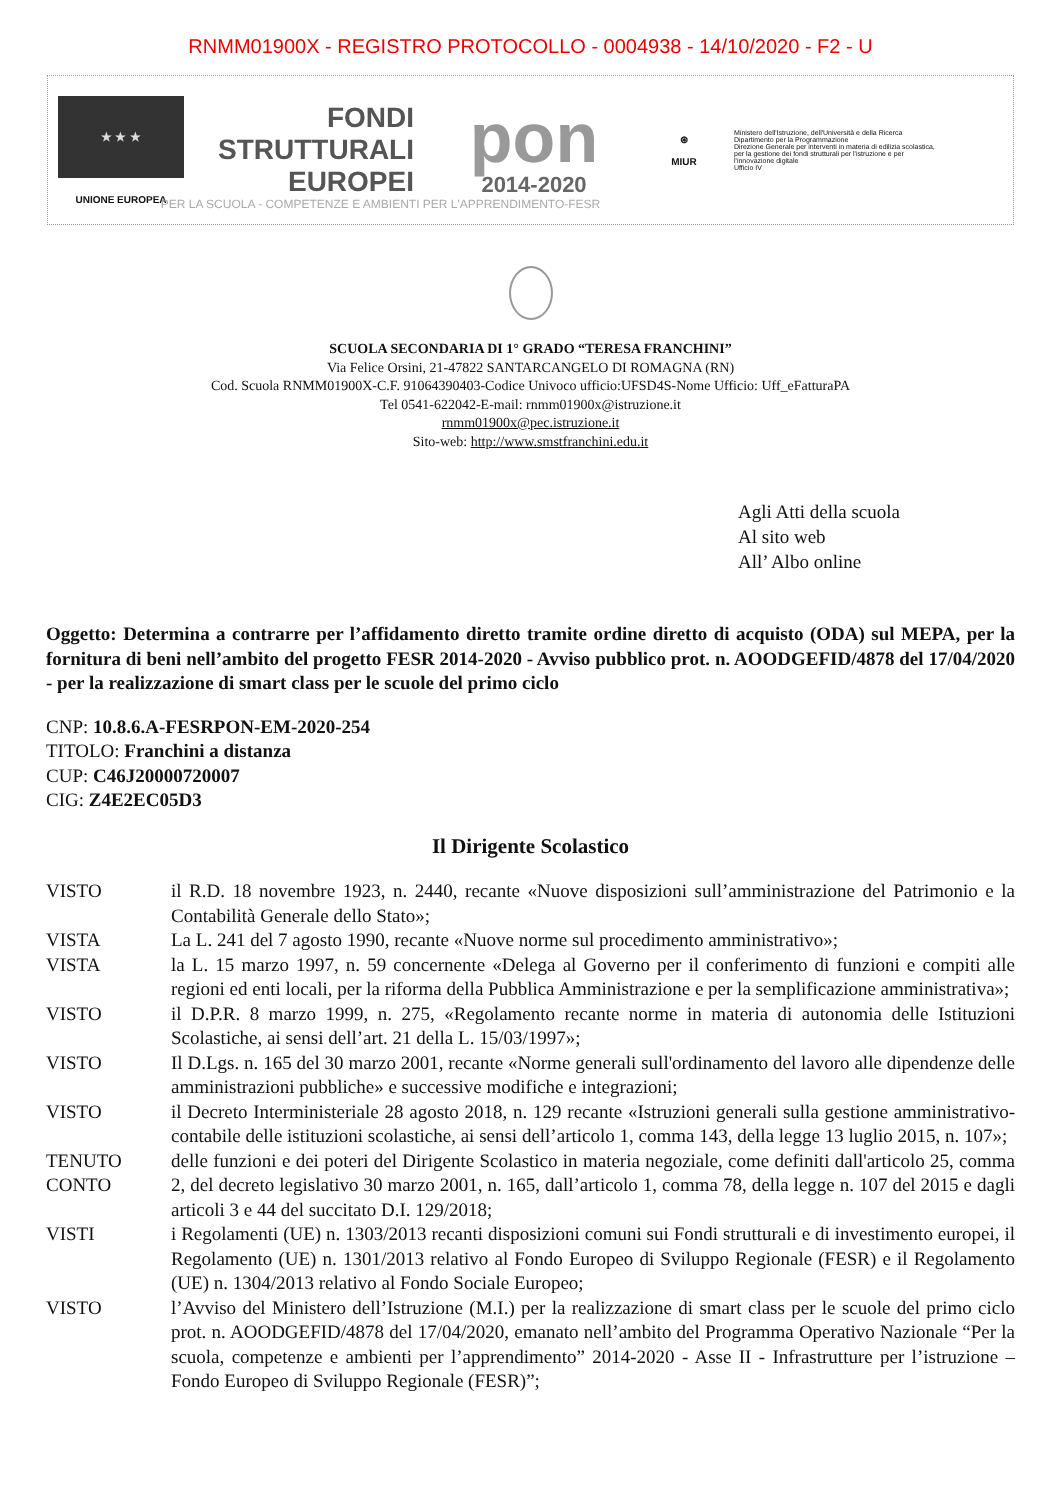RNMM01900X - REGISTRO PROTOCOLLO - 0004938 - 14/10/2020 - F2 - U
★ ★ ★
UNIONE EUROPEA
FONDI
STRUTTURALI
EUROPEI
pon
2014-2020
⊛
MIUR
Ministero dell'Istruzione, dell'Università e della Ricerca
Dipartimento per la Programmazione
Direzione Generale per interventi in materia di edilizia scolastica, per la gestione dei fondi strutturali per l'istruzione e per l'innovazione digitale
Ufficio IV
PER LA SCUOLA - COMPETENZE E AMBIENTI PER L'APPRENDIMENTO-FESR
SCUOLA SECONDARIA DI 1° GRADO “TERESA FRANCHINI”
Via Felice Orsini, 21-47822 SANTARCANGELO DI ROMAGNA (RN)
Cod. Scuola RNMM01900X-C.F. 91064390403-Codice Univoco ufficio:UFSD4S-Nome Ufficio: Uff_eFatturaPA
Tel 0541-622042-E-mail: rnmm01900x@istruzione.it
rnmm01900x@pec.istruzione.it
Sito-web: http://www.smstfranchini.edu.it
Agli Atti della scuola
Al sito web
All’ Albo online
Oggetto: Determina a contrarre per l’affidamento diretto tramite ordine diretto di acquisto (ODA) sul MEPA, per la fornitura di beni nell’ambito del progetto FESR 2014-2020 - Avviso pubblico prot. n. AOODGEFID/4878 del 17/04/2020 - per la realizzazione di smart class per le scuole del primo ciclo
CNP: 10.8.6.A-FESRPON-EM-2020-254
TITOLO: Franchini a distanza
CUP: C46J20000720007
CIG: Z4E2EC05D3
Il Dirigente Scolastico
VISTO il R.D. 18 novembre 1923, n. 2440, recante «Nuove disposizioni sull’amministrazione del Patrimonio e la Contabilità Generale dello Stato»;
VISTA La L. 241 del 7 agosto 1990, recante «Nuove norme sul procedimento amministrativo»;
VISTA la L. 15 marzo 1997, n. 59 concernente «Delega al Governo per il conferimento di funzioni e compiti alle regioni ed enti locali, per la riforma della Pubblica Amministrazione e per la semplificazione amministrativa»;
VISTO il D.P.R. 8 marzo 1999, n. 275, «Regolamento recante norme in materia di autonomia delle Istituzioni Scolastiche, ai sensi dell’art. 21 della L. 15/03/1997»;
VISTO Il D.Lgs. n. 165 del 30 marzo 2001, recante «Norme generali sull'ordinamento del lavoro alle dipendenze delle amministrazioni pubbliche» e successive modifiche e integrazioni;
VISTO il Decreto Interministeriale 28 agosto 2018, n. 129 recante «Istruzioni generali sulla gestione amministrativo-contabile delle istituzioni scolastiche, ai sensi dell’articolo 1, comma 143, della legge 13 luglio 2015, n. 107»;
TENUTO CONTO
delle funzioni e dei poteri del Dirigente Scolastico in materia negoziale, come definiti dall'articolo 25, comma 2, del decreto legislativo 30 marzo 2001, n. 165, dall’articolo 1, comma 78, della legge n. 107 del 2015 e dagli articoli 3 e 44 del succitato D.I. 129/2018;
VISTI i Regolamenti (UE) n. 1303/2013 recanti disposizioni comuni sui Fondi strutturali e di investimento europei, il Regolamento (UE) n. 1301/2013 relativo al Fondo Europeo di Sviluppo Regionale (FESR) e il Regolamento (UE) n. 1304/2013 relativo al Fondo Sociale Europeo;
VISTO l’Avviso del Ministero dell’Istruzione (M.I.) per la realizzazione di smart class per le scuole del primo ciclo prot. n. AOODGEFID/4878 del 17/04/2020, emanato nell’ambito del Programma Operativo Nazionale “Per la scuola, competenze e ambienti per l’apprendimento” 2014-2020 - Asse II - Infrastrutture per l’istruzione – Fondo Europeo di Sviluppo Regionale (FESR)”;